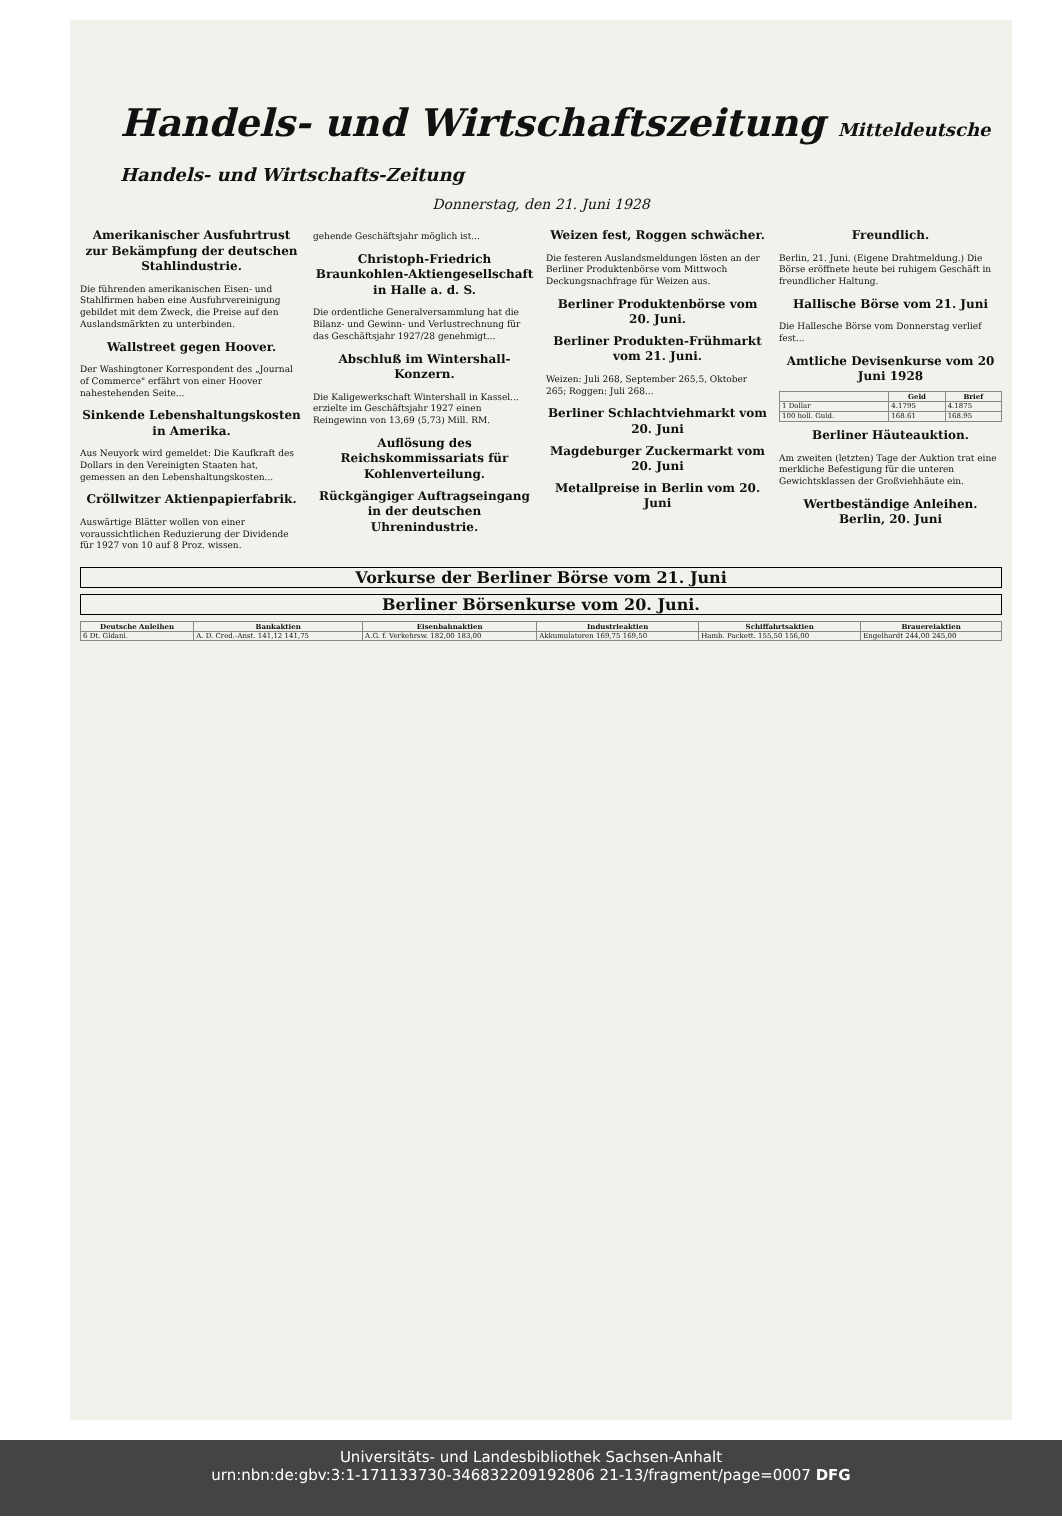Handels- und Wirtschaftszeitung Mitteldeutsche Handels- und Wirtschafts-Zeitung
Donnerstag, den 21. Juni 1928
Amerikanischer Ausfuhrtrust zur Bekämpfung der deutschen Stahlindustrie.
Die führenden amerikanischen Eisen- und Stahlfirmen haben eine Ausfuhrvereinigung gebildet mit dem Zweck, die Preise auf den Auslandsmärkten zu unterbinden.
Wallstreet gegen Hoover.
Der Washingtoner Korrespondent des „Journal of Commerce" erfährt von einer Hoover nahestehenden Seite...
Sinkende Lebenshaltungskosten in Amerika.
Aus Neuyork wird gemeldet: Die Kaufkraft des Dollars in den Vereinigten Staaten hat, gemessen an den Lebenshaltungskosten...
Cröllwitzer Aktienpapierfabrik.
Auswärtige Blätter wollen von einer voraussichtlichen Reduzierung der Dividende für 1927 von 10 auf 8 Proz. wissen.
gehende Geschäftsjahr möglich ist...
Christoph-Friedrich Braunkohlen-Aktiengesellschaft in Halle a. d. S.
Die ordentliche Generalversammlung hat die Bilanz- und Gewinn- und Verlustrechnung für das Geschäftsjahr 1927/28 genehmigt...
Abschluß im Wintershall-Konzern.
Die Kaligewerkschaft Wintershall in Kassel... erzielte im Geschäftsjahr 1927 einen Reingewinn von 13,69 (5,73) Mill. RM.
Auflösung des Reichskommissariats für Kohlenverteilung.
Rückgängiger Auftragseingang in der deutschen Uhrenindustrie.
Weizen fest, Roggen schwächer.
Die festeren Auslandsmeldungen lösten an der Berliner Produktenbörse vom Mittwoch Deckungsnachfrage für Weizen aus.
Berliner Produktenbörse vom 20. Juni.
Berliner Produkten-Frühmarkt vom 21. Juni.
Weizen: Juli 268, September 265,5, Oktober 265; Roggen: Juli 268...
Berliner Schlachtviehmarkt vom 20. Juni
Magdeburger Zuckermarkt vom 20. Juni
Metallpreise in Berlin vom 20. Juni
Freundlich.
Berlin, 21. Juni. (Eigene Drahtmeldung.) Die Börse eröffnete heute bei ruhigem Geschäft in freundlicher Haltung.
Hallische Börse vom 21. Juni
Die Hallesche Börse vom Donnerstag verlief fest...
Amtliche Devisenkurse vom 20 Juni 1928
| | Geld | Brief |
| --- | --- | --- |
| 1 Dollar | 4.1795 | 4.1875 |
| 100 holl. Guld. | 168.61 | 168.95 |
Berliner Häuteauktion.
Am zweiten (letzten) Tage der Auktion trat eine merkliche Befestigung für die unteren Gewichtsklassen der Großviehhäute ein.
Wertbeständige Anleihen. Berlin, 20. Juni
Vorkurse der Berliner Börse vom 21. Juni
Berliner Börsenkurse vom 20. Juni.
| Deutsche Anleihen | Bankaktien | Eisenbahnaktien | Industrieaktien | Schiffahrtsaktien | Brauereiaktien |
| --- | --- | --- | --- | --- | --- |
| 6 Dt. Gldanl. | A. D. Cred.-Anst. 141,12 141,75 | A.G. f. Verkehrsw. 182,00 183,00 | Akkumulatoren 169,75 169,50 | Hamb. Packett. 155,50 156,00 | Engelhardt 244,00 245,00 |
Universitäts- und Landesbibliothek Sachsen-Anhalt
urn:nbn:de:gbv:3:1-171133730-346832209192806 21-13/fragment/page=0007 DFG